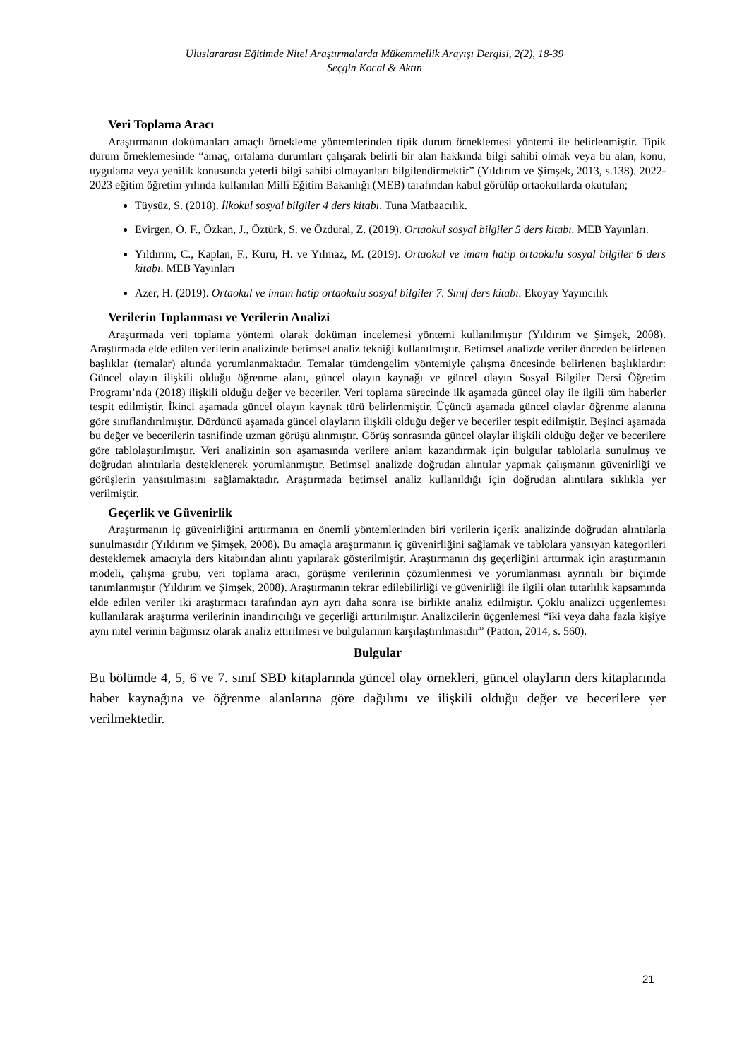Uluslararası Eğitimde Nitel Araştırmalarda Mükemmellik Arayışı Dergisi, 2(2), 18-39
Seçgin Kocal & Aktın
Veri Toplama Aracı
Araştırmanın dokümanları amaçlı örnekleme yöntemlerinden tipik durum örneklemesi yöntemi ile belirlenmiştir. Tipik durum örneklemesinde “amaç, ortalama durumları çalışarak belirli bir alan hakkında bilgi sahibi olmak veya bu alan, konu, uygulama veya yenilik konusunda yeterli bilgi sahibi olmayanları bilgilendirmektir” (Yıldırım ve Şimşek, 2013, s.138). 2022-2023 eğitim öğretim yılında kullanılan Millî Eğitim Bakanlığı (MEB) tarafından kabul görülüp ortaokullarda okutulan;
Tüysüz, S. (2018). İlkokul sosyal bilgiler 4 ders kitabı. Tuna Matbaacılık.
Evirgen, Ö. F., Özkan, J., Öztürk, S. ve Özdural, Z. (2019). Ortaokul sosyal bilgiler 5 ders kitabı. MEB Yayınları.
Yıldırım, C., Kaplan, F., Kuru, H. ve Yılmaz, M. (2019). Ortaokul ve imam hatip ortaokulu sosyal bilgiler 6 ders kitabı. MEB Yayınları
Azer, H. (2019). Ortaokul ve imam hatip ortaokulu sosyal bilgiler 7. Sınıf ders kitabı. Ekoyay Yayıncılık
Verilerin Toplanması ve Verilerin Analizi
Araştırmada veri toplama yöntemi olarak doküman incelemesi yöntemi kullanılmıştır (Yıldırım ve Şimşek, 2008). Araştırmada elde edilen verilerin analizinde betimsel analiz tekniği kullanılmıştır. Betimsel analizde veriler önceden belirlenen başlıklar (temalar) altında yorumlanmaktadır. Temalar tümdengelim yöntemiyle çalışma öncesinde belirlenen başlıklardır: Güncel olayın ilişkili olduğu öğrenme alanı, güncel olayın kaynağı ve güncel olayın Sosyal Bilgiler Dersi Öğretim Programı’nda (2018) ilişkili olduğu değer ve beceriler. Veri toplama sürecinde ilk aşamada güncel olay ile ilgili tüm haberler tespit edilmiştir. İkinci aşamada güncel olayın kaynak türü belirlenmiştir. Üçüncü aşamada güncel olaylar öğrenme alanına göre sınıflandırılmıştır. Dördüncü aşamada güncel olayların ilişkili olduğu değer ve beceriler tespit edilmiştir. Beşinci aşamada bu değer ve becerilerin tasnifinde uzman görüşü alınmıştır. Görüş sonrasında güncel olaylar ilişkili olduğu değer ve becerilere göre tablolaştırılmıştır. Veri analizinin son aşamasında verilere anlam kazandırmak için bulgular tablolarla sunulmuş ve doğrudan alıntılarla desteklenerek yorumlanmıştır. Betimsel analizde doğrudan alıntılar yapmak çalışmanın güvenirliği ve görüşlerin yansıtılmasını sağlamaktadır. Araştırmada betimsel analiz kullanıldığı için doğrudan alıntılara sıklıkla yer verilmiştir.
Geçerlik ve Güvenirlik
Araştırmanın iç güvenirliğini arttırmanın en önemli yöntemlerinden biri verilerin içerik analizinde doğrudan alıntılarla sunulmasıdır (Yıldırım ve Şimşek, 2008). Bu amaçla araştırmanın iç güvenirliğini sağlamak ve tablolara yansıyan kategorileri desteklemek amacıyla ders kitabından alıntı yapılarak gösterilmiştir. Araştırmanın dış geçerliğini arttırmak için araştırmanın modeli, çalışma grubu, veri toplama aracı, görüşme verilerinin çözümlenmesi ve yorumlanması ayrıntılı bir biçimde tanımlanmıştır (Yıldırım ve Şimşek, 2008). Araştırmanın tekrar edilebilirliği ve güvenirliği ile ilgili olan tutarlılık kapsamında elde edilen veriler iki araştırmacı tarafından ayrı ayrı daha sonra ise birlikte analiz edilmiştir. Çoklu analizci üçgenlemesi kullanılarak araştırma verilerinin inandırıcılığı ve geçerliği arttırılmıştır. Analizcilerin üçgenlemesi “iki veya daha fazla kişiye aynı nitel verinin bağımsız olarak analiz ettirilmesi ve bulgularının karşılaştırılmasıdır” (Patton, 2014, s. 560).
Bulgular
Bu bölümde 4, 5, 6 ve 7. sınıf SBD kitaplarında güncel olay örnekleri, güncel olayların ders kitaplarında haber kaynağına ve öğrenme alanlarına göre dağılımı ve ilişkili olduğu değer ve becerilere yer verilmektedir.
21